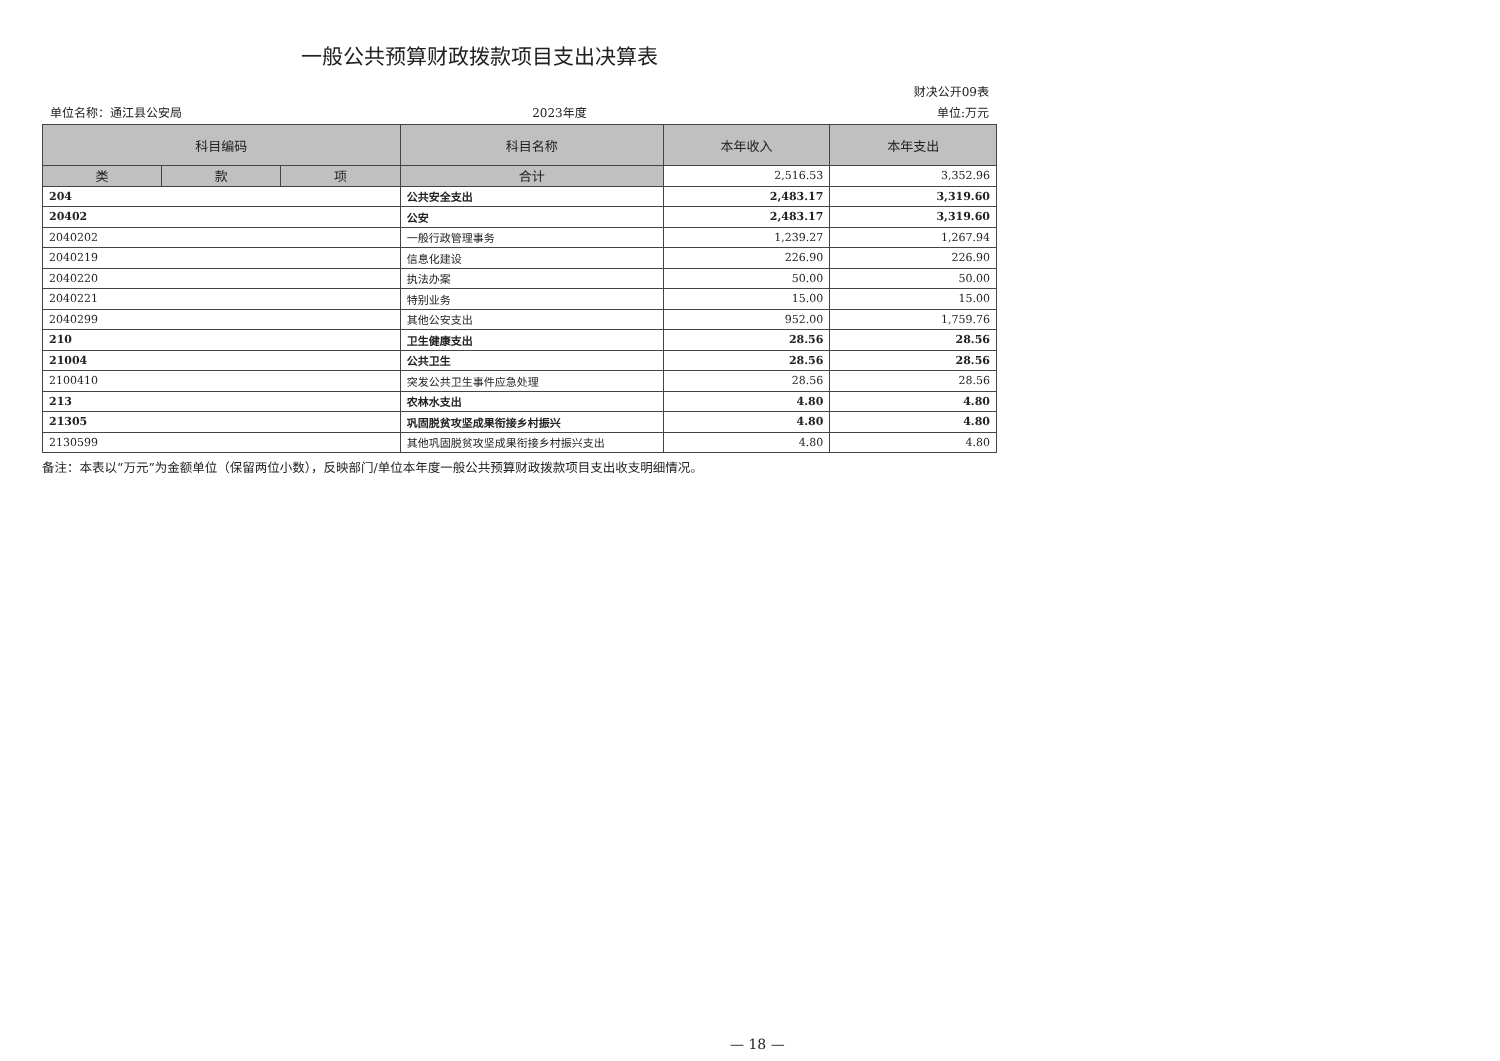一般公共预算财政拨款项目支出决算表
财决公开09表
单位名称：通江县公安局 2023年度 单位:万元
| 科目编码 | | | 科目名称 | 本年收入 | 本年支出 |
| --- | --- | --- | --- | --- | --- |
| 类 | 款 | 项 | | | |
| | | | 合计 | 2,516.53 | 3,352.96 |
| 204 | | | 公共安全支出 | 2,483.17 | 3,319.60 |
| 20402 | | | 公安 | 2,483.17 | 3,319.60 |
| 2040202 | | | 一般行政管理事务 | 1,239.27 | 1,267.94 |
| 2040219 | | | 信息化建设 | 226.90 | 226.90 |
| 2040220 | | | 执法办案 | 50.00 | 50.00 |
| 2040221 | | | 特别业务 | 15.00 | 15.00 |
| 2040299 | | | 其他公安支出 | 952.00 | 1,759.76 |
| 210 | | | 卫生健康支出 | 28.56 | 28.56 |
| 21004 | | | 公共卫生 | 28.56 | 28.56 |
| 2100410 | | | 突发公共卫生事件应急处理 | 28.56 | 28.56 |
| 213 | | | 农林水支出 | 4.80 | 4.80 |
| 21305 | | | 巩固脱贫攻坚成果衔接乡村振兴 | 4.80 | 4.80 |
| 2130599 | | | 其他巩固脱贫攻坚成果衔接乡村振兴支出 | 4.80 | 4.80 |
备注：本表以“万元”为金额单位（保留两位小数），反映部门/单位本年度一般公共预算财政拨款项目支出收支明细情况。
— 18 —